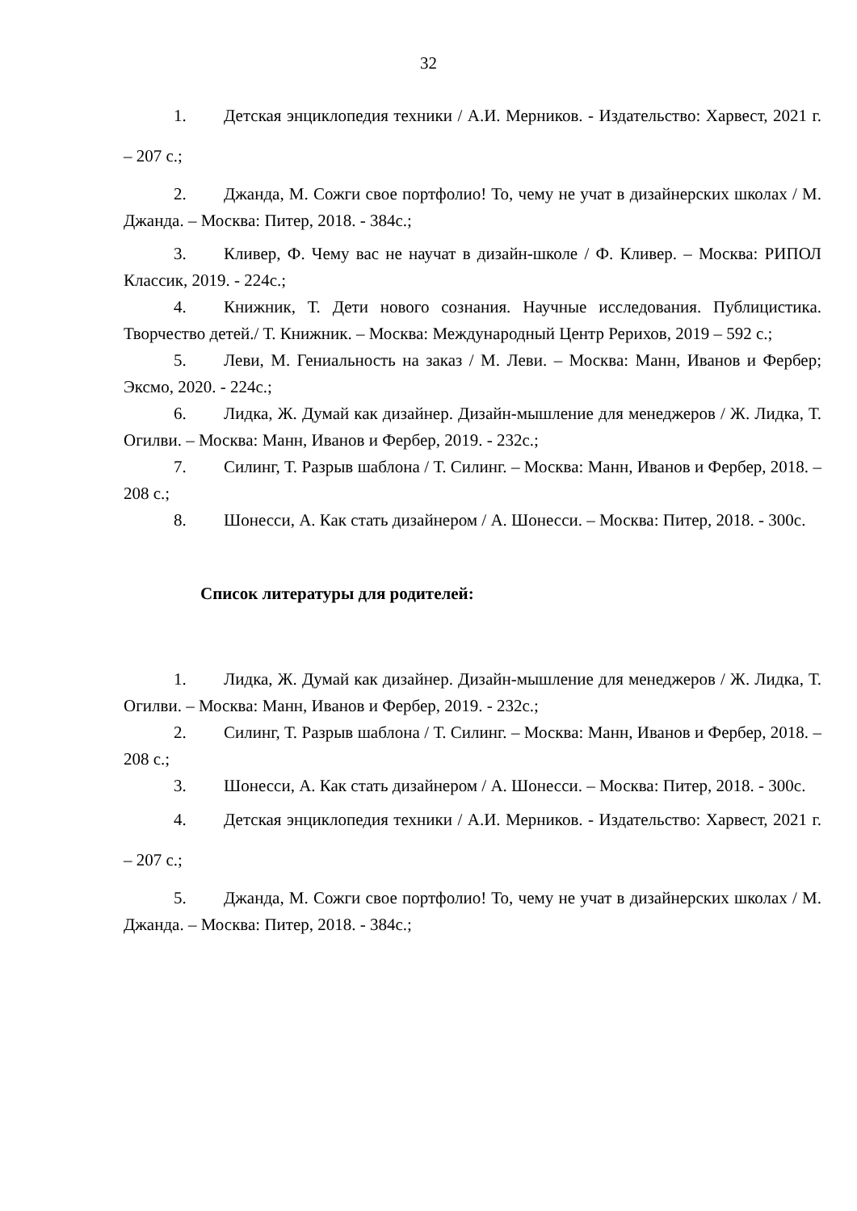32
1. Детская энциклопедия техники / А.И. Мерников. - Издательство: Харвест, 2021 г. – 207 с.;
2. Джанда, М. Сожги свое портфолио! То, чему не учат в дизайнерских школах / М. Джанда. – Москва: Питер, 2018. - 384с.;
3. Кливер, Ф. Чему вас не научат в дизайн-школе / Ф. Кливер. – Москва: РИПОЛ Классик, 2019. - 224с.;
4. Книжник, Т. Дети нового сознания. Научные исследования. Публицистика. Творчество детей./ Т. Книжник. – Москва: Международный Центр Рерихов, 2019 – 592 с.;
5. Леви, М. Гениальность на заказ / М. Леви. – Москва: Манн, Иванов и Фербер; Эксмо, 2020. - 224с.;
6. Лидка, Ж. Думай как дизайнер. Дизайн-мышление для менеджеров / Ж. Лидка, Т. Огилви. – Москва: Манн, Иванов и Фербер, 2019. - 232с.;
7. Силинг, Т. Разрыв шаблона / Т. Силинг. – Москва: Манн, Иванов и Фербер, 2018. – 208 с.;
8. Шонесси, А. Как стать дизайнером / А. Шонесси. – Москва: Питер, 2018. - 300с.
Список литературы для родителей:
1. Лидка, Ж. Думай как дизайнер. Дизайн-мышление для менеджеров / Ж. Лидка, Т. Огилви. – Москва: Манн, Иванов и Фербер, 2019. - 232с.;
2. Силинг, Т. Разрыв шаблона / Т. Силинг. – Москва: Манн, Иванов и Фербер, 2018. – 208 с.;
3. Шонесси, А. Как стать дизайнером / А. Шонесси. – Москва: Питер, 2018. - 300с.
4. Детская энциклопедия техники / А.И. Мерников. - Издательство: Харвест, 2021 г. – 207 с.;
5. Джанда, М. Сожги свое портфолио! То, чему не учат в дизайнерских школах / М. Джанда. – Москва: Питер, 2018. - 384с.;